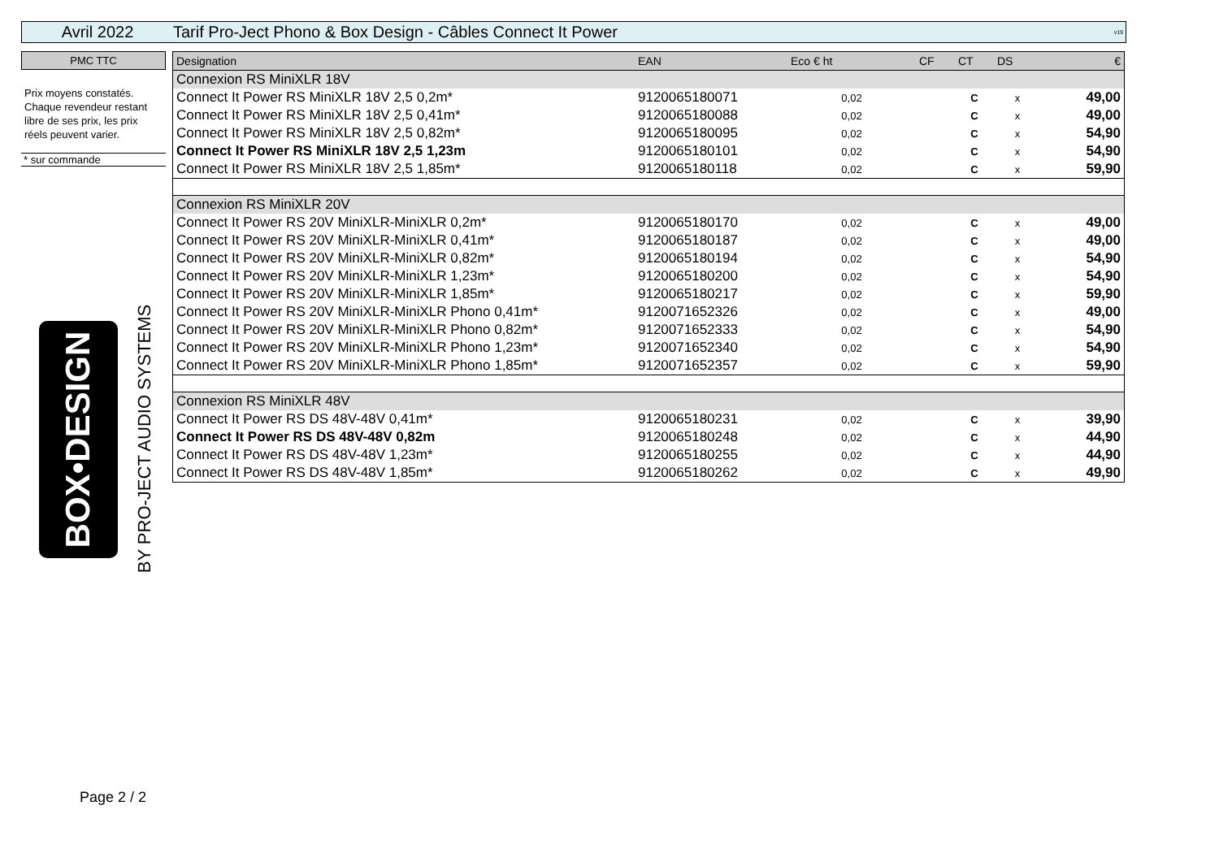Avril 2022
Tarif Pro-Ject Phono & Box Design - Câbles Connect It Power
v19
PMC TTC
Prix moyens constatés. Chaque revendeur restant libre de ses prix, les prix réels peuvent varier.
* sur commande
BOX•DESIGN
BY PRO-JECT AUDIO SYSTEMS
| Designation | EAN | Eco € ht | CF | CT | DS | € |
| --- | --- | --- | --- | --- | --- | --- |
| Connexion RS MiniXLR 18V | | | | | | |
| Connect It Power RS MiniXLR 18V 2,5 0,2m* | 9120065180071 | 0,02 | | C | x | 49,00 |
| Connect It Power RS MiniXLR 18V 2,5 0,41m* | 9120065180088 | 0,02 | | C | x | 49,00 |
| Connect It Power RS MiniXLR 18V 2,5 0,82m* | 9120065180095 | 0,02 | | C | x | 54,90 |
| Connect It Power RS MiniXLR 18V 2,5 1,23m | 9120065180101 | 0,02 | | C | x | 54,90 |
| Connect It Power RS MiniXLR 18V 2,5 1,85m* | 9120065180118 | 0,02 | | C | x | 59,90 |
| Connexion RS MiniXLR 20V | | | | | | |
| Connect It Power RS 20V MiniXLR-MiniXLR 0,2m* | 9120065180170 | 0,02 | | C | x | 49,00 |
| Connect It Power RS 20V MiniXLR-MiniXLR 0,41m* | 9120065180187 | 0,02 | | C | x | 49,00 |
| Connect It Power RS 20V MiniXLR-MiniXLR 0,82m* | 9120065180194 | 0,02 | | C | x | 54,90 |
| Connect It Power RS 20V MiniXLR-MiniXLR 1,23m* | 9120065180200 | 0,02 | | C | x | 54,90 |
| Connect It Power RS 20V MiniXLR-MiniXLR 1,85m* | 9120065180217 | 0,02 | | C | x | 59,90 |
| Connect It Power RS 20V MiniXLR-MiniXLR Phono 0,41m* | 9120071652326 | 0,02 | | C | x | 49,00 |
| Connect It Power RS 20V MiniXLR-MiniXLR Phono 0,82m* | 9120071652333 | 0,02 | | C | x | 54,90 |
| Connect It Power RS 20V MiniXLR-MiniXLR Phono 1,23m* | 9120071652340 | 0,02 | | C | x | 54,90 |
| Connect It Power RS 20V MiniXLR-MiniXLR Phono 1,85m* | 9120071652357 | 0,02 | | C | x | 59,90 |
| Connexion RS MiniXLR 48V | | | | | | |
| Connect It Power RS DS 48V-48V 0,41m* | 9120065180231 | 0,02 | | C | x | 39,90 |
| Connect It Power RS DS 48V-48V 0,82m | 9120065180248 | 0,02 | | C | x | 44,90 |
| Connect It Power RS DS 48V-48V 1,23m* | 9120065180255 | 0,02 | | C | x | 44,90 |
| Connect It Power RS DS 48V-48V 1,85m* | 9120065180262 | 0,02 | | C | x | 49,90 |
Page 2 / 2